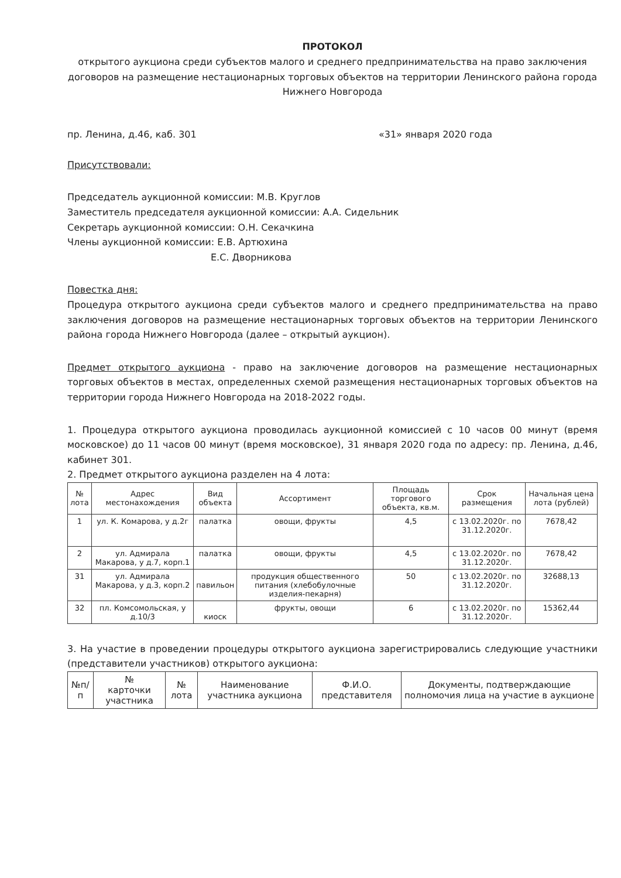ПРОТОКОЛ
открытого аукциона среди субъектов малого и среднего предпринимательства на право заключения договоров на размещение нестационарных торговых объектов на территории Ленинского района города Нижнего Новгорода
пр. Ленина, д.46, каб. 301 «31» января 2020 года
Присутствовали:
Председатель аукционной комиссии: М.В. Круглов
Заместитель председателя аукционной комиссии: А.А. Сидельник
Секретарь аукционной комиссии: О.Н. Секачкина
Члены аукционной комиссии: Е.В. Артюхина
Е.С. Дворникова
Повестка дня:
Процедура открытого аукциона среди субъектов малого и среднего предпринимательства на право заключения договоров на размещение нестационарных торговых объектов на территории Ленинского района города Нижнего Новгорода (далее – открытый аукцион).
Предмет открытого аукциона - право на заключение договоров на размещение нестационарных торговых объектов в местах, определенных схемой размещения нестационарных торговых объектов на территории города Нижнего Новгорода на 2018-2022 годы.
1. Процедура открытого аукциона проводилась аукционной комиссией с 10 часов 00 минут (время московское) до 11 часов 00 минут (время московское), 31 января 2020 года по адресу: пр. Ленина, д.46, кабинет 301.
2. Предмет открытого аукциона разделен на 4 лота:
| № лота | Адрес местонахождения | Вид объекта | Ассортимент | Площадь торгового объекта, кв.м. | Срок размещения | Начальная цена лота (рублей) |
| --- | --- | --- | --- | --- | --- | --- |
| 1 | ул. К. Комарова, у д.2г | палатка | овощи, фрукты | 4,5 | с 13.02.2020г. по 31.12.2020г. | 7678,42 |
| 2 | ул. Адмирала Макарова, у д.7, корп.1 | палатка | овощи, фрукты | 4,5 | с 13.02.2020г. по 31.12.2020г. | 7678,42 |
| 31 | ул. Адмирала Макарова, у д.3, корп.2 | павильон | продукция общественного питания (хлебобулочные изделия-пекарня) | 50 | с 13.02.2020г. по 31.12.2020г. | 32688,13 |
| 32 | пл. Комсомольская, у д.10/3 | киоск | фрукты, овощи | 6 | с 13.02.2020г. по 31.12.2020г. | 15362,44 |
3. На участие в проведении процедуры открытого аукциона зарегистрировались следующие участники (представители участников) открытого аукциона:
| №п/п | № карточки участника | № лота | Наименование участника аукциона | Ф.И.О. представителя | Документы, подтверждающие полномочия лица на участие в аукционе |
| --- | --- | --- | --- | --- | --- |